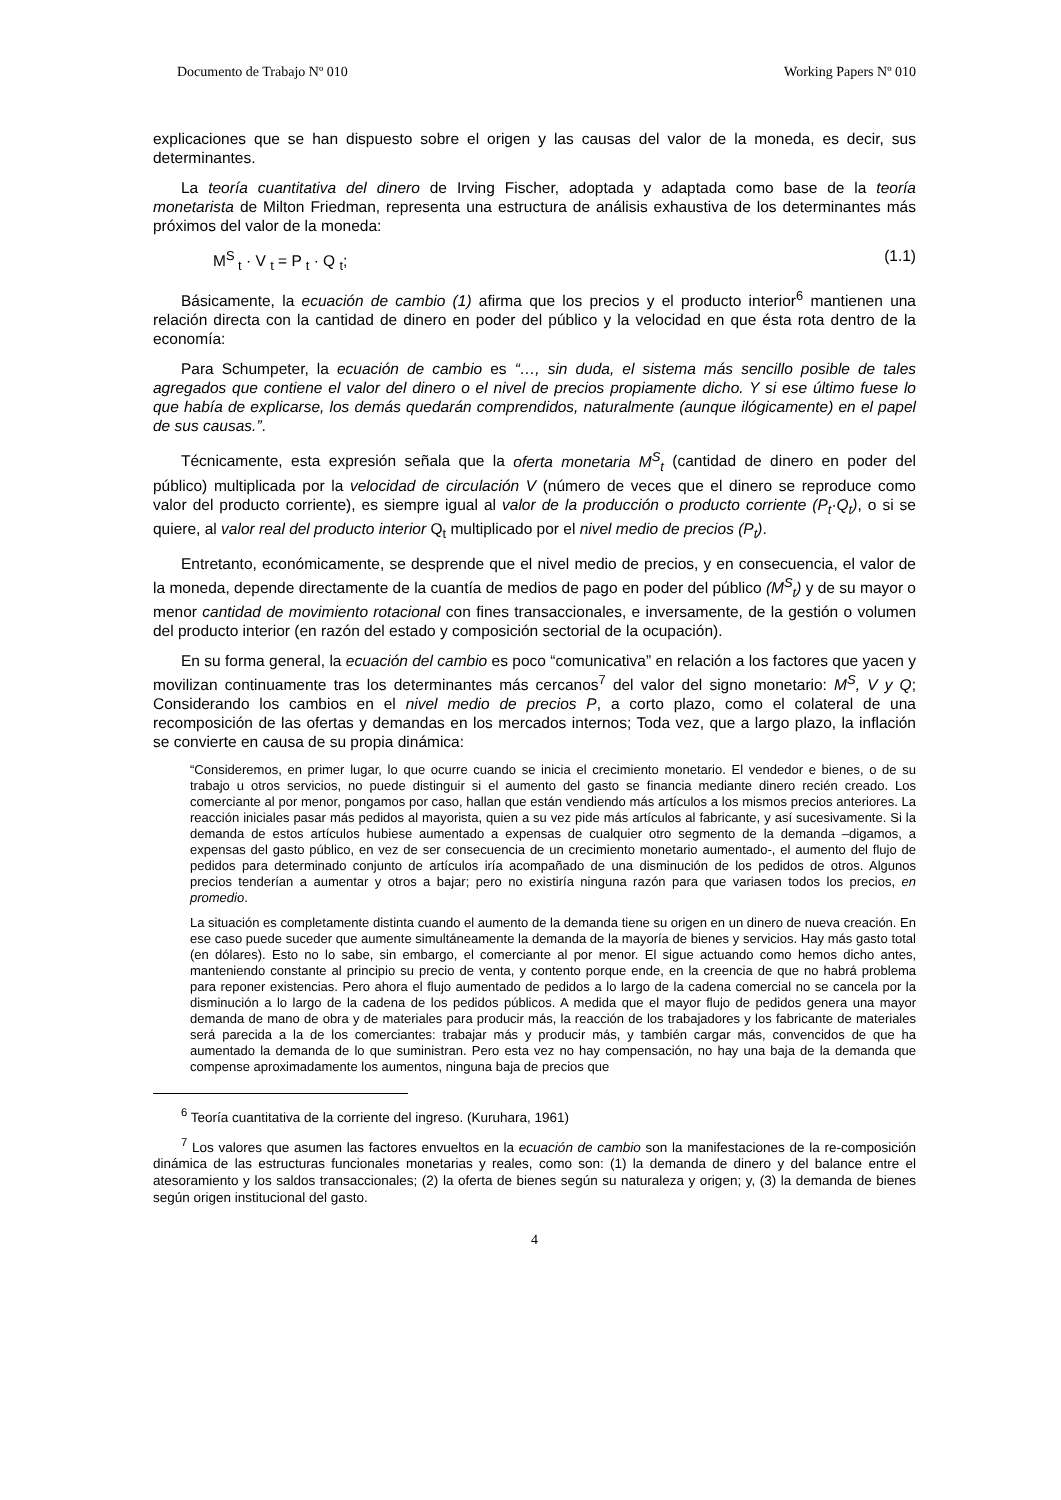Documento de Trabajo Nº 010 Working Papers Nº 010
explicaciones que se han dispuesto sobre el origen y las causas del valor de la moneda, es decir, sus determinantes.
La teoría cuantitativa del dinero de Irving Fischer, adoptada y adaptada como base de la teoría monetarista de Milton Friedman, representa una estructura de análisis exhaustiva de los determinantes más próximos del valor de la moneda:
M<sup>S</sup><sub>t</sub> · V <sub>t</sub> = P <sub>t</sub> · Q <sub>t</sub>; (1.1)
Básicamente, la ecuación de cambio (1) afirma que los precios y el producto interior<sup>6</sup> mantienen una relación directa con la cantidad de dinero en poder del público y la velocidad en que ésta rota dentro de la economía:
Para Schumpeter, la ecuación de cambio es “…, sin duda, el sistema más sencillo posible de tales agregados que contiene el valor del dinero o el nivel de precios propiamente dicho. Y si ese último fuese lo que había de explicarse, los demás quedarán comprendidos, naturalmente (aunque ilógicamente) en el papel de sus causas.”.
Técnicamente, esta expresión señala que la oferta monetaria M<sup>S</sup><sub>t</sub> (cantidad de dinero en poder del público) multiplicada por la velocidad de circulación V (número de veces que el dinero se reproduce como valor del producto corriente), es siempre igual al valor de la producción o producto corriente (P<sub>t</sub>·Q<sub>t</sub>), o si se quiere, al valor real del producto interior Q<sub>t</sub> multiplicado por el nivel medio de precios (P<sub>t</sub>).
Entretanto, económicamente, se desprende que el nivel medio de precios, y en consecuencia, el valor de la moneda, depende directamente de la cuantía de medios de pago en poder del público (M<sup>S</sup><sub>t</sub>) y de su mayor o menor cantidad de movimiento rotacional con fines transaccionales, e inversamente, de la gestión o volumen del producto interior (en razón del estado y composición sectorial de la ocupación).
En su forma general, la ecuación del cambio es poco “comunicativa” en relación a los factores que yacen y movilizan continuamente tras los determinantes más cercanos<sup>7</sup> del valor del signo monetario: M<sup>S</sup>, V y Q; Considerando los cambios en el nivel medio de precios P, a corto plazo, como el colateral de una recomposición de las ofertas y demandas en los mercados internos; Toda vez, que a largo plazo, la inflación se convierte en causa de su propia dinámica:
“Consideremos, en primer lugar, lo que ocurre cuando se inicia el crecimiento monetario. El vendedor e bienes, o de su trabajo u otros servicios, no puede distinguir si el aumento del gasto se financia mediante dinero recién creado. Los comerciante al por menor, pongamos por caso, hallan que están vendiendo más artículos a los mismos precios anteriores. La reacción iniciales pasar más pedidos al mayorista, quien a su vez pide más artículos al fabricante, y así sucesivamente. Si la demanda de estos artículos hubiese aumentado a expensas de cualquier otro segmento de la demanda –digamos, a expensas del gasto público, en vez de ser consecuencia de un crecimiento monetario aumentado-, el aumento del flujo de pedidos para determinado conjunto de artículos iría acompañado de una disminución de los pedidos de otros. Algunos precios tenderían a aumentar y otros a bajar; pero no existiría ninguna razón para que variasen todos los precios, en promedio.
La situación es completamente distinta cuando el aumento de la demanda tiene su origen en un dinero de nueva creación. En ese caso puede suceder que aumente simultáneamente la demanda de la mayoría de bienes y servicios. Hay más gasto total (en dólares). Esto no lo sabe, sin embargo, el comerciante al por menor. El sigue actuando como hemos dicho antes, manteniendo constante al principio su precio de venta, y contento porque ende, en la creencia de que no habrá problema para reponer existencias. Pero ahora el flujo aumentado de pedidos a lo largo de la cadena comercial no se cancela por la disminución a lo largo de la cadena de los pedidos públicos. A medida que el mayor flujo de pedidos genera una mayor demanda de mano de obra y de materiales para producir más, la reacción de los trabajadores y los fabricante de materiales será parecida a la de los comerciantes: trabajar más y producir más, y también cargar más, convencidos de que ha aumentado la demanda de lo que suministran. Pero esta vez no hay compensación, no hay una baja de la demanda que compense aproximadamente los aumentos, ninguna baja de precios que
<sup>6</sup> Teoría cuantitativa de la corriente del ingreso. (Kuruhara, 1961)
<sup>7</sup> Los valores que asumen las factores envueltos en la ecuación de cambio son la manifestaciones de la re-composición dinámica de las estructuras funcionales monetarias y reales, como son: (1) la demanda de dinero y del balance entre el atesoramiento y los saldos transaccionales; (2) la oferta de bienes según su naturaleza y origen; y, (3) la demanda de bienes según origen institucional del gasto.
4